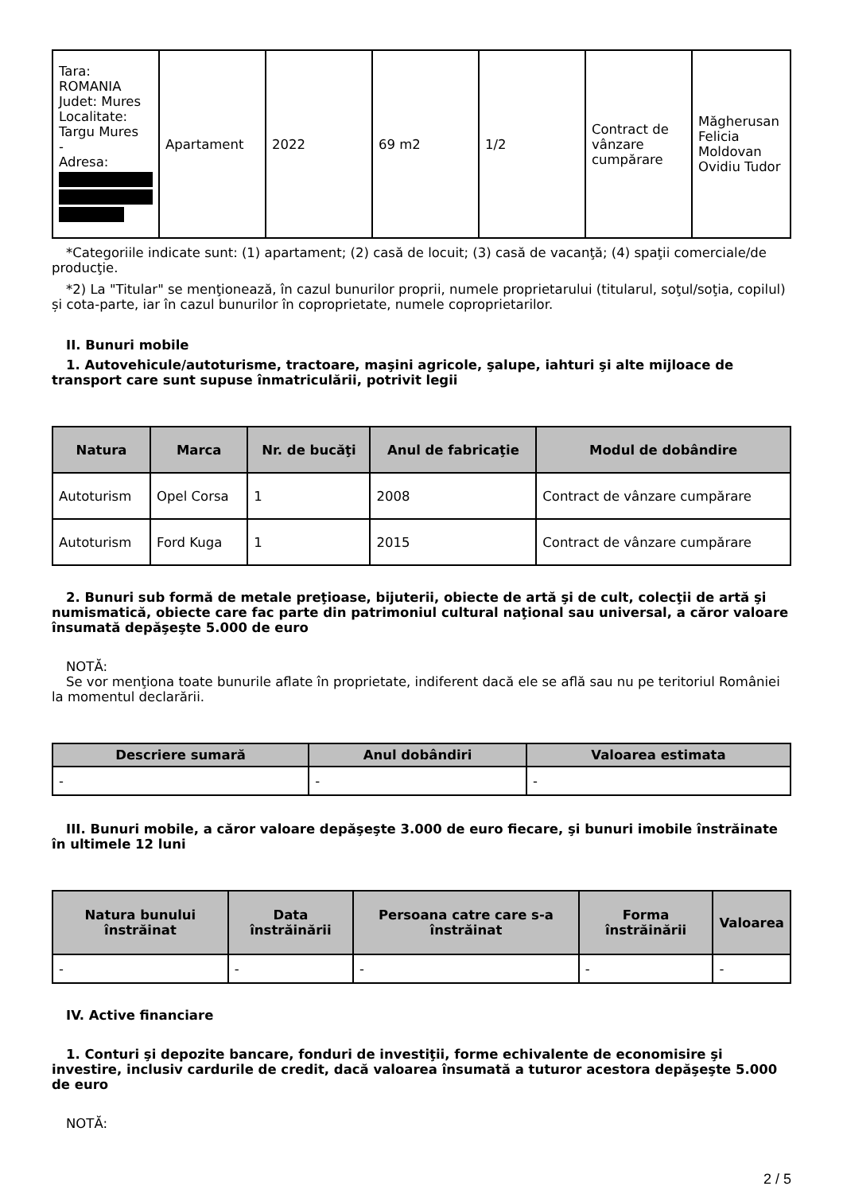| Tara: ROMANIA Judet: Mures Localitate: Targu Mures - Adresa: | Apartament | 2022 | 69 m2 | 1/2 | Contract de vânzare cumpărare | Măgherusan Felicia Moldovan Ovidiu Tudor |
*Categoriile indicate sunt: (1) apartament; (2) casă de locuit; (3) casă de vacanţă; (4) spaţii comerciale/de producţie.
*2) La "Titular" se menţionează, în cazul bunurilor proprii, numele proprietarului (titularul, soţul/soţia, copilul) și cota-parte, iar în cazul bunurilor în coproprietate, numele coproprietarilor.
II. Bunuri mobile
1. Autovehicule/autoturisme, tractoare, maşini agricole, şalupe, iahturi şi alte mijloace de transport care sunt supuse înmatriculării, potrivit legii
| Natura | Marca | Nr. de bucăţi | Anul de fabricaţie | Modul de dobândire |
| --- | --- | --- | --- | --- |
| Autoturism | Opel Corsa | 1 | 2008 | Contract de vânzare cumpărare |
| Autoturism | Ford Kuga | 1 | 2015 | Contract de vânzare cumpărare |
2. Bunuri sub formă de metale preţioase, bijuterii, obiecte de artă şi de cult, colecţii de artă şi numismatică, obiecte care fac parte din patrimoniul cultural naţional sau universal, a căror valoare însumată depăşeşte 5.000 de euro
NOTĂ:
Se vor menţiona toate bunurile aflate în proprietate, indiferent dacă ele se află sau nu pe teritoriul României la momentul declarării.
| Descriere sumară | Anul dobândiri | Valoarea estimata |
| --- | --- | --- |
| - | - | - |
III. Bunuri mobile, a căror valoare depăşeşte 3.000 de euro fiecare, şi bunuri imobile înstrăinate în ultimele 12 luni
| Natura bunului înstrăinat | Data înstrăinării | Persoana catre care s-a înstrăinat | Forma înstrăinării | Valoarea |
| --- | --- | --- | --- | --- |
| - | - | - | - | - |
IV. Active financiare
1. Conturi şi depozite bancare, fonduri de investiţii, forme echivalente de economisire şi investire, inclusiv cardurile de credit, dacă valoarea însumată a tuturor acestora depăşeşte 5.000 de euro
NOTĂ:
2 / 5